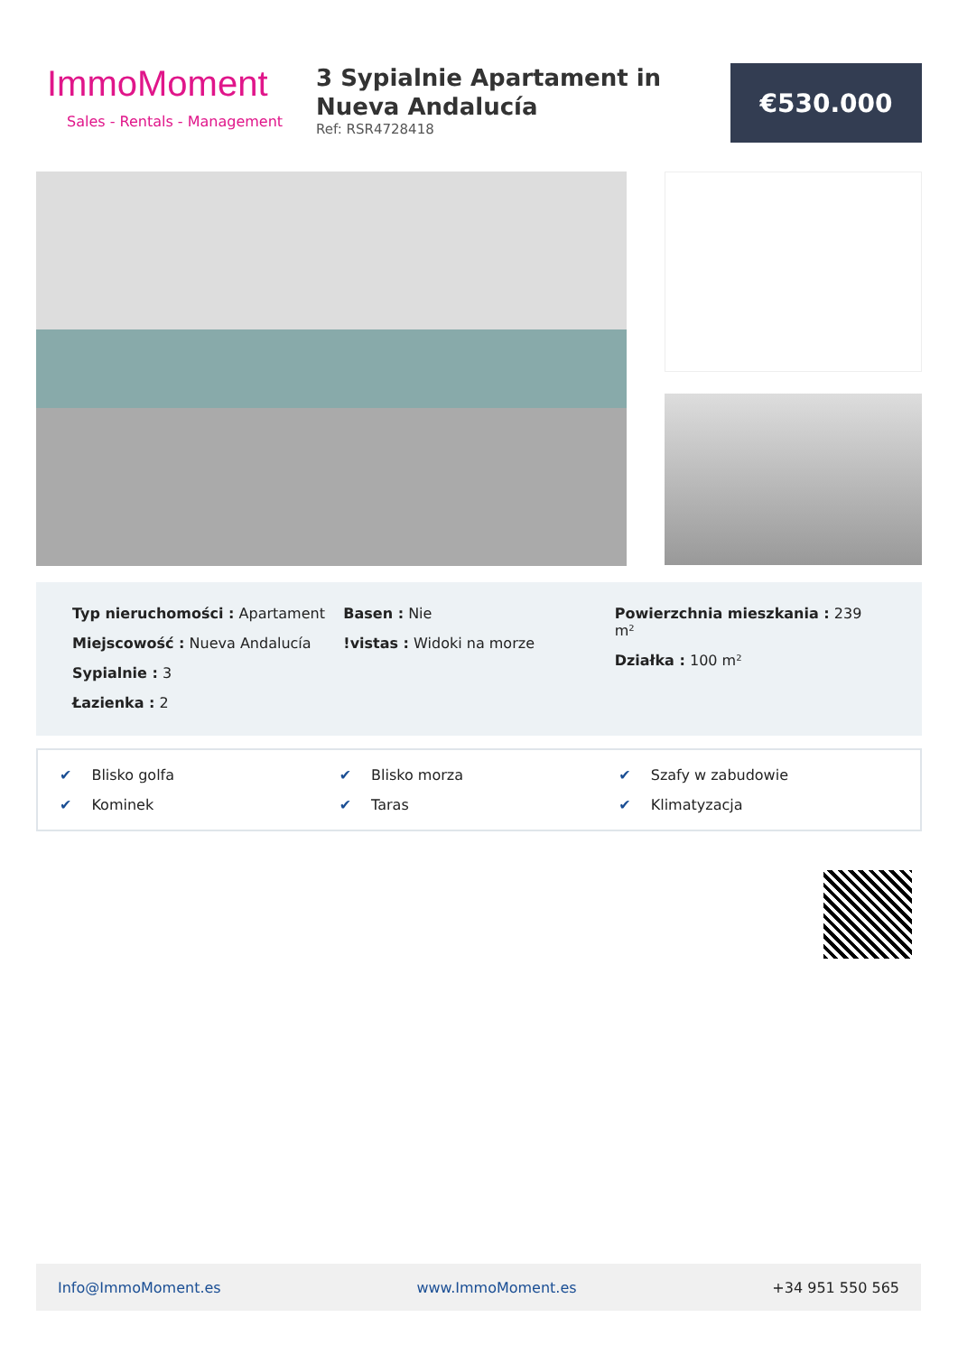ImmoMoment
Sales - Rentals - Management
3 Sypialnie Apartament in Nueva Andalucía
Ref: RSR4728418
€530.000
Typ nieruchomości : Apartament
Miejscowość : Nueva Andalucía
Sypialnie : 3
Łazienka : 2
Basen : Nie
!vistas : Widoki na morze
Powierzchnia mieszkania : 239 m²
Działka : 100 m²
✔ Blisko golfa
✔ Blisko morza
✔ Szafy w zabudowie
✔ Kominek
✔ Taras
✔ Klimatyzacja
Info@ImmoMoment.es www.ImmoMoment.es +34 951 550 565